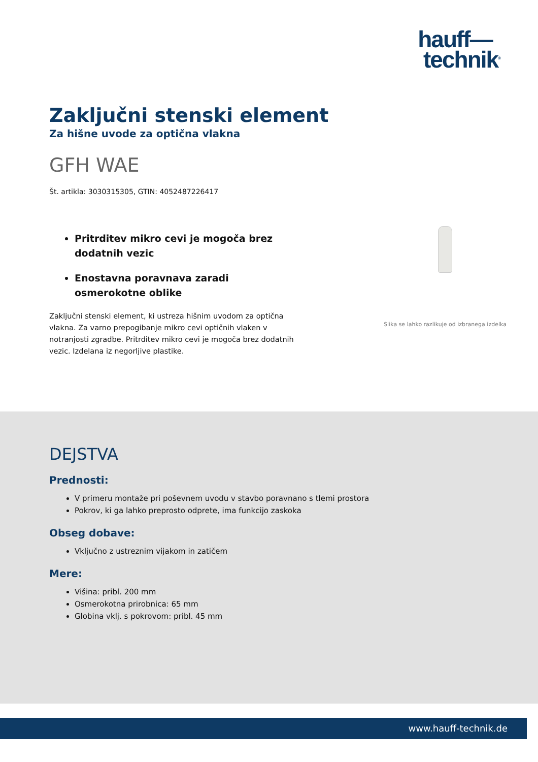hauff—
technik<sup>®</sup>
Zaključni stenski element
Za hišne uvode za optična vlakna
GFH WAE
Št. artikla: 3030315305, GTIN: 4052487226417
Pritrditev mikro cevi je mogoča brez dodatnih vezic
Enostavna poravnava zaradi osmerokotne oblike
Zaključni stenski element, ki ustreza hišnim uvodom za optična vlakna. Za varno prepogibanje mikro cevi optičnih vlaken v notranjosti zgradbe. Pritrditev mikro cevi je mogoča brez dodatnih vezic. Izdelana iz negorljive plastike.
Slika se lahko razlikuje od izbranega izdelka
DEJSTVA
Prednosti:
V primeru montaže pri poševnem uvodu v stavbo poravnano s tlemi prostora
Pokrov, ki ga lahko preprosto odprete, ima funkcijo zaskoka
Obseg dobave:
Vključno z ustreznim vijakom in zatičem
Mere:
Višina: pribl. 200 mm
Osmerokotna prirobnica: 65 mm
Globina vklj. s pokrovom: pribl. 45 mm
www.hauff-technik.de